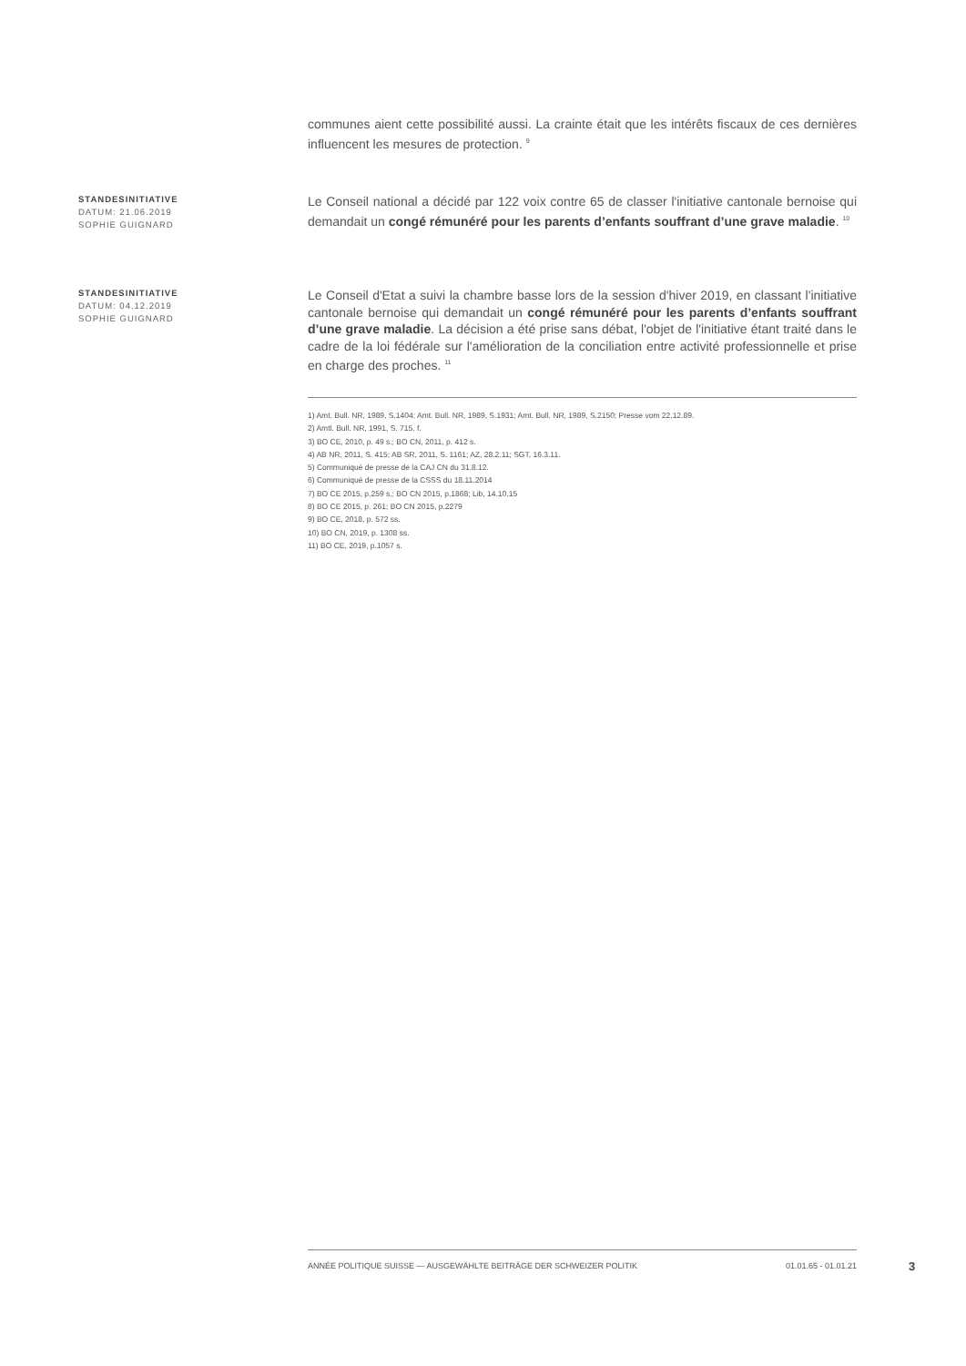communes aient cette possibilité aussi. La crainte était que les intérêts fiscaux de ces dernières influencent les mesures de protection. <sup>9</sup>
STANDESINITIATIVE
DATUM: 21.06.2019
SOPHIE GUIGNARD
Le Conseil national a décidé par 122 voix contre 65 de classer l'initiative cantonale bernoise qui demandait un congé rémunéré pour les parents d’enfants souffrant d’une grave maladie. <sup>10</sup>
STANDESINITIATIVE
DATUM: 04.12.2019
SOPHIE GUIGNARD
Le Conseil d'Etat a suivi la chambre basse lors de la session d'hiver 2019, en classant l'initiative cantonale bernoise qui demandait un congé rémunéré pour les parents d’enfants souffrant d’une grave maladie. La décision a été prise sans débat, l'objet de l'initiative étant traité dans le cadre de la loi fédérale sur l'amélioration de la conciliation entre activité professionnelle et prise en charge des proches. <sup>11</sup>
1) Amt. Bull. NR, 1989, S.1404; Amt. Bull. NR, 1989, S.1931; Amt. Bull. NR, 1989, S.2150; Presse vom 22.12.89.
2) Amtl. Bull. NR, 1991, S. 715. f.
3) BO CE, 2010, p. 49 s.; BO CN, 2011, p. 412 s.
4) AB NR, 2011, S. 415; AB SR, 2011, S. 1161; AZ, 28.2.11; SGT, 16.3.11.
5) Communiqué de presse de la CAJ CN du 31.8.12.
6) Communiqué de presse de la CSSS du 18.11.2014
7) BO CE 2015, p.259 s.; BO CN 2015, p.1868; Lib, 14.10.15
8) BO CE 2015, p. 261; BO CN 2015, p.2279
9) BO CE, 2018, p. 572 ss.
10) BO CN, 2019, p. 1308 ss.
11) BO CE, 2019, p.1057 s.
ANNÉE POLITIQUE SUISSE — AUSGEWÄHLTE BEITRÄGE DER SCHWEIZER POLITIK 01.01.65 - 01.01.21
3